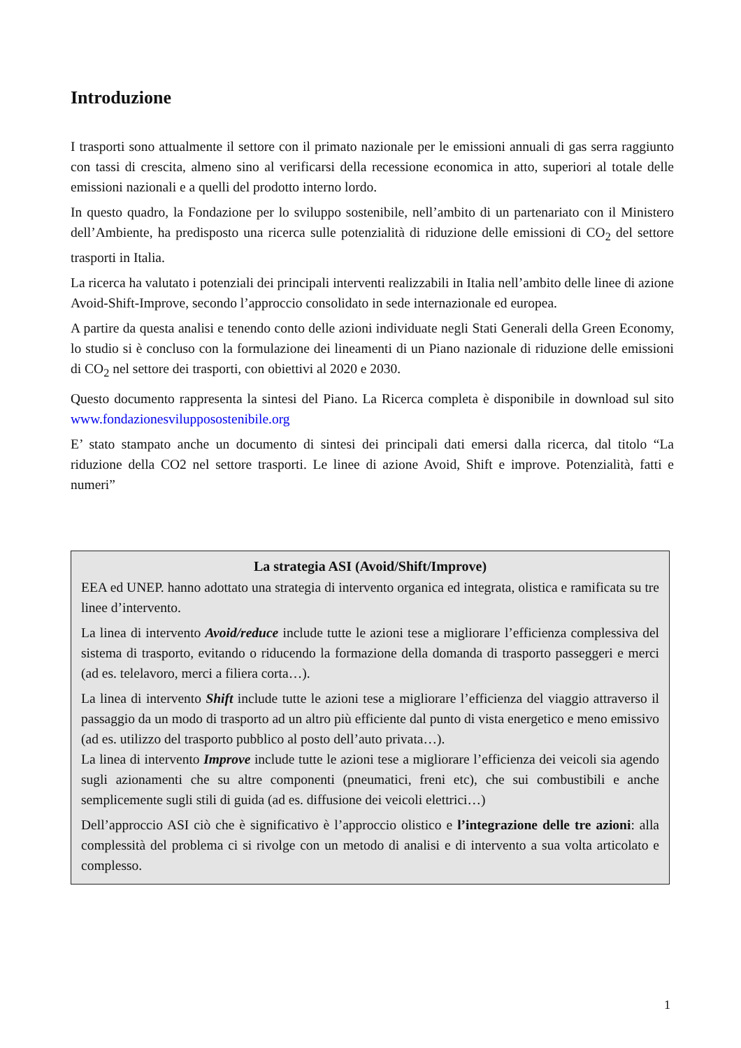Introduzione
I trasporti sono attualmente il settore con il primato nazionale per le emissioni annuali di gas serra raggiunto con tassi di crescita, almeno sino al verificarsi della recessione economica in atto, superiori al totale delle emissioni nazionali e a quelli del prodotto interno lordo.
In questo quadro, la Fondazione per lo sviluppo sostenibile, nell’ambito di un partenariato con il Ministero dell’Ambiente, ha predisposto una ricerca sulle potenzialità di riduzione delle emissioni di CO<sub>2</sub> del settore trasporti in Italia.
La ricerca ha valutato i potenziali dei principali interventi realizzabili in Italia nell’ambito delle linee di azione Avoid-Shift-Improve, secondo l’approccio consolidato in sede internazionale ed europea.
A partire da questa analisi e tenendo conto delle azioni individuate negli Stati Generali della Green Economy, lo studio si è concluso con la formulazione dei lineamenti di un Piano nazionale di riduzione delle emissioni di CO<sub>2</sub> nel settore dei trasporti, con obiettivi al 2020 e 2030.
Questo documento rappresenta la sintesi del Piano. La Ricerca completa è disponibile in download sul sito www.fondazionesvilupposostenibile.org
E’ stato stampato anche un documento di sintesi dei principali dati emersi dalla ricerca, dal titolo “La riduzione della CO2 nel settore trasporti. Le linee di azione Avoid, Shift e improve. Potenzialità, fatti e numeri”
La strategia ASI (Avoid/Shift/Improve)
EEA ed UNEP. hanno adottato una strategia di intervento organica ed integrata, olistica e ramificata su tre linee d’intervento.
La linea di intervento Avoid/reduce include tutte le azioni tese a migliorare l’efficienza complessiva del sistema di trasporto, evitando o riducendo la formazione della domanda di trasporto passeggeri e merci (ad es. telelavoro, merci a filiera corta…).
La linea di intervento Shift include tutte le azioni tese a migliorare l’efficienza del viaggio attraverso il passaggio da un modo di trasporto ad un altro più efficiente dal punto di vista energetico e meno emissivo (ad es. utilizzo del trasporto pubblico al posto dell’auto privata…).
La linea di intervento Improve include tutte le azioni tese a migliorare l’efficienza dei veicoli sia agendo sugli azionamenti che su altre componenti (pneumatici, freni etc), che sui combustibili e anche semplicemente sugli stili di guida (ad es. diffusione dei veicoli elettrici…)
Dell’approccio ASI ciò che è significativo è l’approccio olistico e l’integrazione delle tre azioni: alla complessità del problema ci si rivolge con un metodo di analisi e di intervento a sua volta articolato e complesso.
1